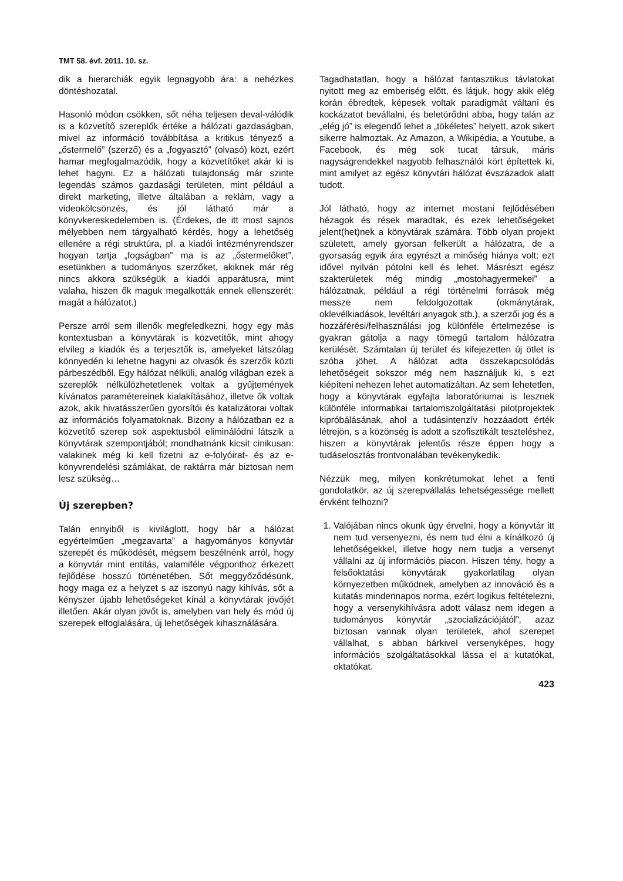TMT 58. évf. 2011. 10. sz.
dik a hierarchiák egyik legnagyobb ára: a nehézkes döntéshozatal.
Hasonló módon csökken, sőt néha teljesen deval-válódik is a közvetítő szereplők értéke a hálózati gazdaságban, mivel az információ továbbítása a kritikus tényező a „őstermelő” (szerző) és a „fogyasztó” (olvasó) közt, ezért hamar megfogalmazódik, hogy a közvetítőket akár ki is lehet hagyni. Ez a hálózati tulajdonság már szinte legendás számos gazdasági területen, mint például a direkt marketing, illetve általában a reklám, vagy a videokölcsönzés, és jól látható már a könyvkereskedelemben is. (Érdekes, de itt most sajnos mélyebben nem tárgyalható kérdés, hogy a lehetőség ellenére a régi struktúra, pl. a kiadói intézményrendszer hogyan tartja „fogságban” ma is az „őstermelőket”, esetünkben a tudományos szerzőket, akiknek már rég nincs akkora szükségük a kiadói apparátusra, mint valaha, hiszen ők maguk megalkották ennek ellenszerét: magát a hálózatot.)
Persze arról sem illenők megfeledkezni, hogy egy más kontextusban a könyvtárak is közvetítők, mint ahogy elvileg a kiadók és a terjesztők is, amelyeket látszólag könnyedén ki lehetne hagyni az olvasók és szerzők közti párbeszédből. Egy hálózat nélküli, analóg világban ezek a szereplők nélkülözhetetlenek voltak a gyűjtemények kívánatos paramétereinek kialakításához, illetve ők voltak azok, akik hivatásszerűen gyorsítói és katalizátorai voltak az információs folyamatoknak. Bizony a hálózatban ez a közvetítő szerep sok aspektusból eliminálódni látszik a könyvtárak szempontjából; mondhatnánk kicsit cinikusan: valakinek még ki kell fizetni az e-folyóirat- és az e-könyvrendelési számlákat, de raktárra már biztosan nem lesz szükség…
Új szerepben?
Talán ennyiből is kiviláglott, hogy bár a hálózat egyértelműen „megzavarta” a hagyományos könyvtár szerepét és működését, mégsem beszélnénk arról, hogy a könyvtár mint entitás, valamiféle végponthoz érkezett fejlődése hosszú történetében. Sőt meggyőződésünk, hogy maga ez a helyzet s az iszonyú nagy kihívás, sőt a kényszer újabb lehetőségeket kínál a könyvtárak jövőjét illetően. Akár olyan jövőt is, amelyben van hely és mód új szerepek elfoglalására, új lehetőségek kihasználására.
Tagadhatatlan, hogy a hálózat fantasztikus távlatokat nyitott meg az emberiség előtt, és látjuk, hogy akik elég korán ébredtek, képesek voltak paradigmát váltani és kockázatot bevállalni, és beletörődni abba, hogy talán az „elég jó” is elegendő lehet a „tökéletes” helyett, azok sikert sikerre halmoztak. Az Amazon, a Wikipédia, a Youtube, a Facebook, és még sok tucat társuk, máris nagyságrendekkel nagyobb felhasználói kört építettek ki, mint amilyet az egész könyvtári hálózat évszázadok alatt tudott.
Jól látható, hogy az internet mostani fejlődésében hézagok és rések maradtak, és ezek lehetőségeket jelent(het)nek a könyvtárak számára. Több olyan projekt született, amely gyorsan felkerült a hálózatra, de a gyorsaság egyik ára egyrészt a minőség hiánya volt; ezt idővel nyilván pótolni kell és lehet. Másrészt egész szakterületek még mindig „mostohagyermekei” a hálózatnak, például a régi történelmi források még messze nem feldolgozottak (okmánytárak, oklevélkiadások, levéltári anyagok stb.), a szerzői jog és a hozzáférési/felhasználási jog különféle értelmezése is gyakran gátolja a nagy tömegű tartalom hálózatra kerülését. Számtalan új terület és kifejezetten új ötlet is szóba jöhet. A hálózat adta összekapcsolódás lehetőségeit sokszor még nem használjuk ki, s ezt kiépíteni nehezen lehet automatizáltan. Az sem lehetetlen, hogy a könyvtárak egyfajta laboratóriumai is lesznek különféle informatikai tartalomszolgáltatási pilotprojektek kipróbálásának, ahol a tudásintenzív hozzáadott érték létrejön, s a közönség is adott a szofisztikált teszteléshez, hiszen a könyvtárak jelentős része éppen hogy a tudáselosztás frontvonalában tevékenykedik.
Nézzük meg, milyen konkrétumokat lehet a fenti gondolatkör, az új szerepvállalás lehetségessége mellett érvként felhozni?
1. Valójában nincs okunk úgy érvelni, hogy a könyvtár itt nem tud versenyezni, és nem tud élni a kínálkozó új lehetőségekkel, illetve hogy nem tudja a versenyt vállalni az új információs piacon. Hiszen tény, hogy a felsőoktatási könyvtárak gyakorlatilag olyan környezetben működnek, amelyben az innováció és a kutatás mindennapos norma, ezért logikus feltételezni, hogy a versenykihívásra adott válasz nem idegen a tudományos könyvtár „szocializációjától”, azaz biztosan vannak olyan területek, ahol szerepet vállalhat, s abban bárkivel versenyképes, hogy információs szolgáltatásokkal lássa el a kutatókat, oktatókat.
423